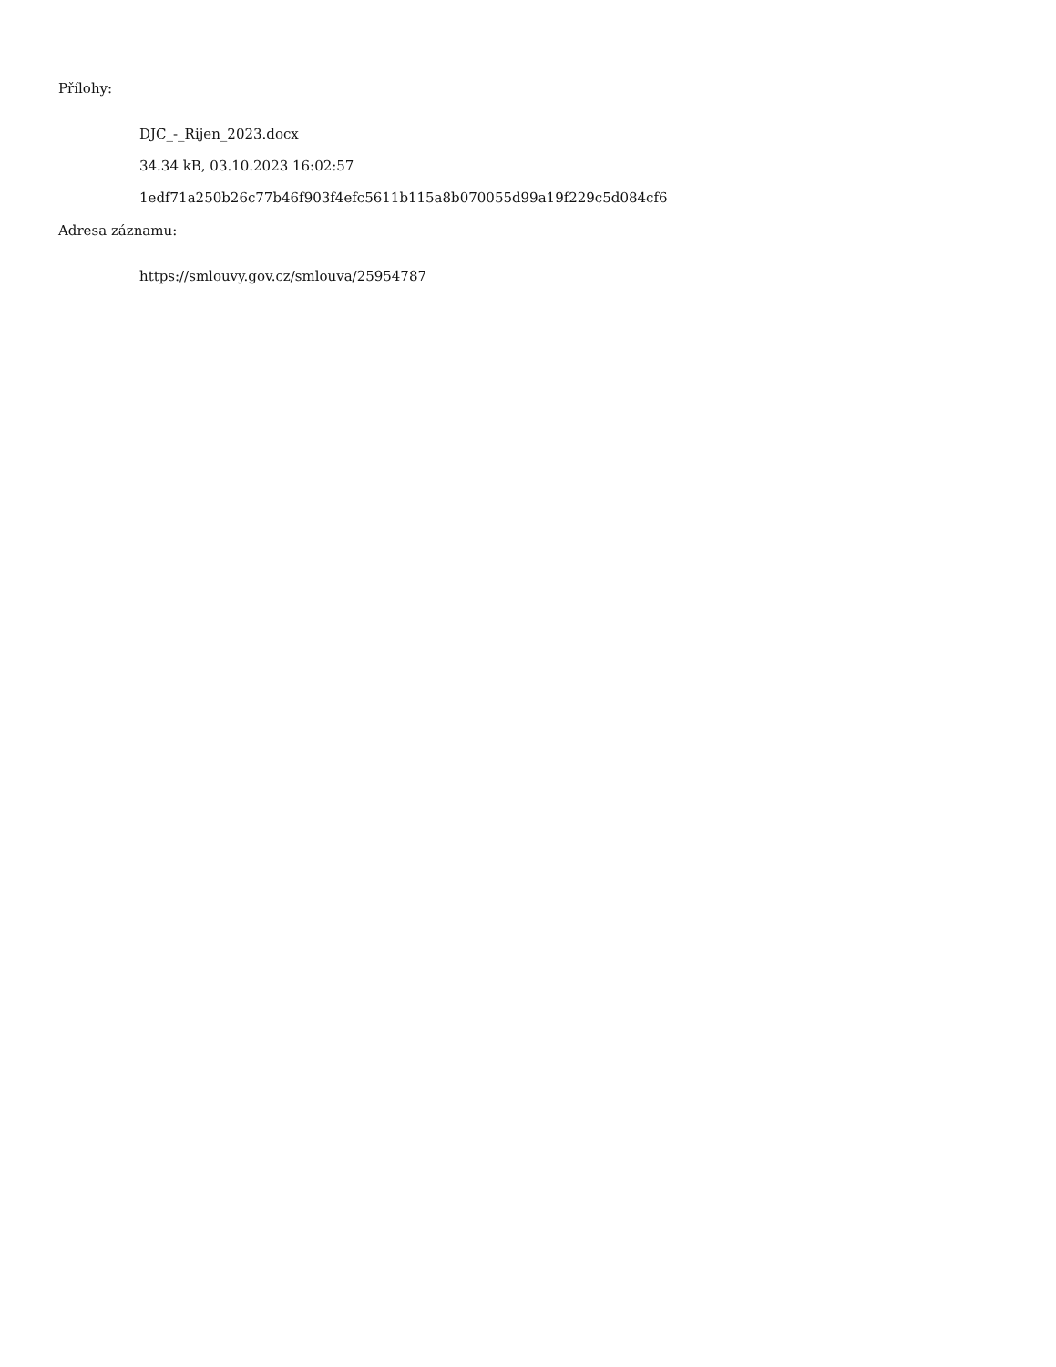Přílohy:
DJC_-_Rijen_2023.docx
34.34 kB, 03.10.2023 16:02:57
1edf71a250b26c77b46f903f4efc5611b115a8b070055d99a19f229c5d084cf6
Adresa záznamu:
https://smlouvy.gov.cz/smlouva/25954787